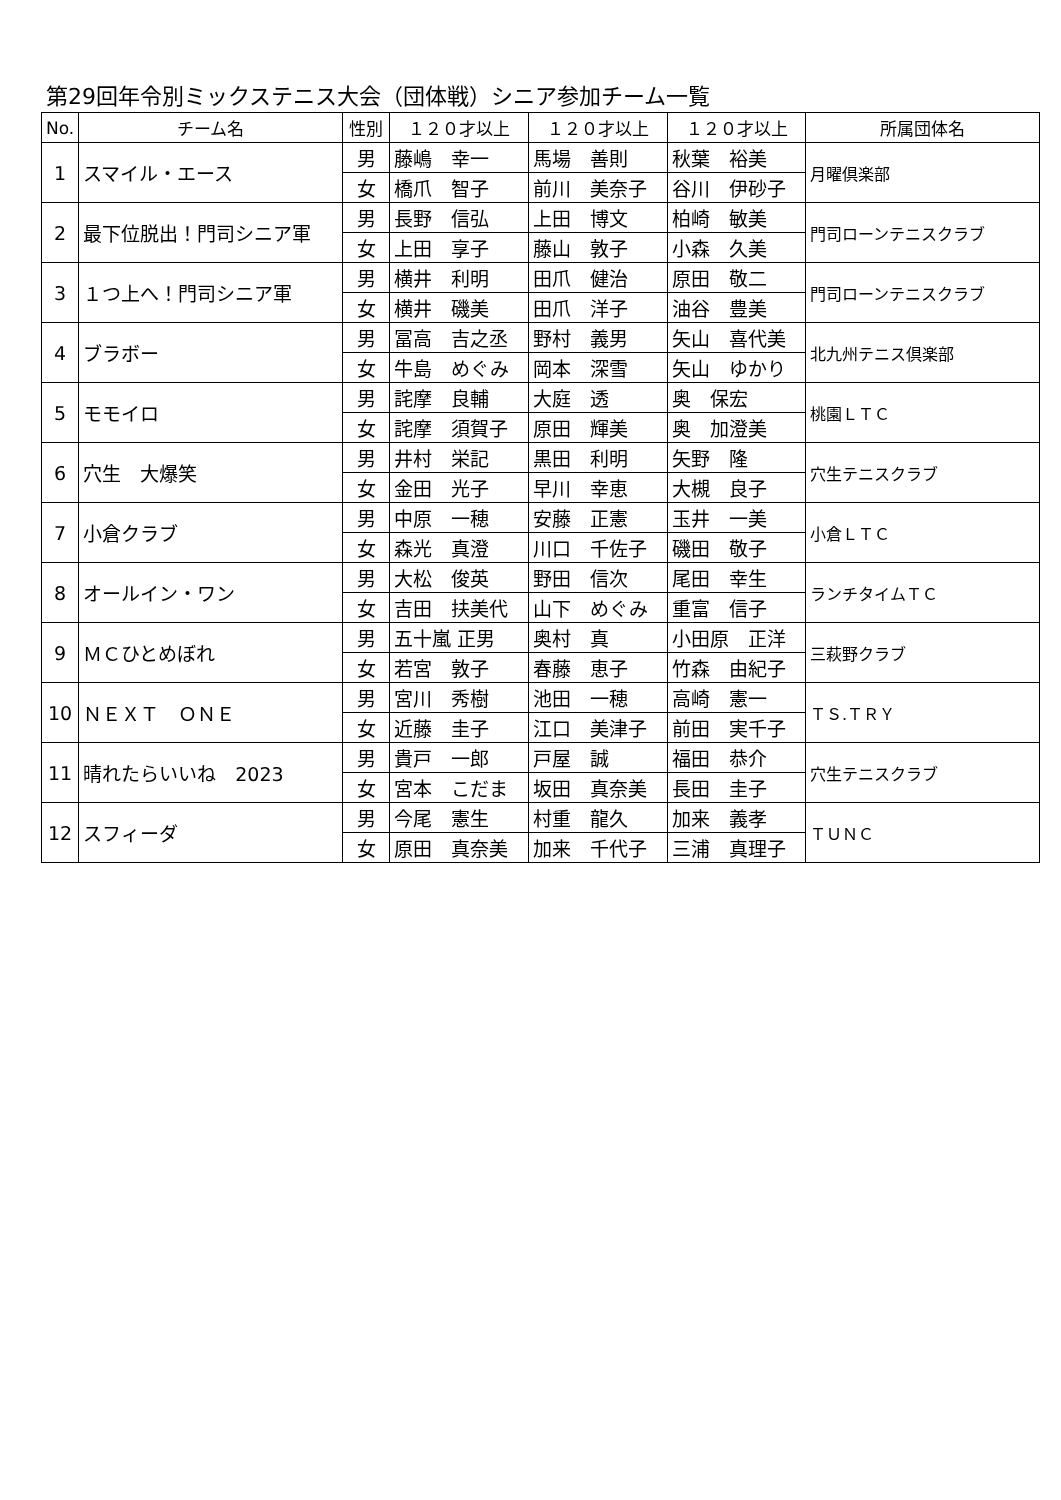第29回年令別ミックステニス大会（団体戦）シニア参加チーム一覧
| No. | チーム名 | 性別 | １２０才以上 | １２０才以上 | １２０才以上 | 所属団体名 |
| --- | --- | --- | --- | --- | --- | --- |
| 1 | スマイル・エース | 男 | 藤嶋 幸一 | 馬場 善則 | 秋葉 裕美 | 月曜倶楽部 |
| | | 女 | 橋爪 智子 | 前川 美奈子 | 谷川 伊砂子 | |
| 2 | 最下位脱出！門司シニア軍 | 男 | 長野 信弘 | 上田 博文 | 柏崎 敏美 | 門司ローンテニスクラブ |
| | | 女 | 上田 享子 | 藤山 敦子 | 小森 久美 | |
| 3 | １つ上へ！門司シニア軍 | 男 | 横井 利明 | 田爪 健治 | 原田 敬二 | 門司ローンテニスクラブ |
| | | 女 | 横井 磯美 | 田爪 洋子 | 油谷 豊美 | |
| 4 | ブラボー | 男 | 冨高 吉之丞 | 野村 義男 | 矢山 喜代美 | 北九州テニス倶楽部 |
| | | 女 | 牛島 めぐみ | 岡本 深雪 | 矢山 ゆかり | |
| 5 | モモイロ | 男 | 詫摩 良輔 | 大庭 透 | 奥 保宏 | 桃園ＬＴＣ |
| | | 女 | 詫摩 須賀子 | 原田 輝美 | 奥 加澄美 | |
| 6 | 穴生 大爆笑 | 男 | 井村 栄記 | 黒田 利明 | 矢野 隆 | 穴生テニスクラブ |
| | | 女 | 金田 光子 | 早川 幸恵 | 大槻 良子 | |
| 7 | 小倉クラブ | 男 | 中原 一穂 | 安藤 正憲 | 玉井 一美 | 小倉ＬＴＣ |
| | | 女 | 森光 真澄 | 川口 千佐子 | 磯田 敬子 | |
| 8 | オールイン・ワン | 男 | 大松 俊英 | 野田 信次 | 尾田 幸生 | ランチタイムＴＣ |
| | | 女 | 吉田 扶美代 | 山下 めぐみ | 重富 信子 | |
| 9 | ＭＣひとめぼれ | 男 | 五十嵐 正男 | 奥村 真 | 小田原 正洋 | 三萩野クラブ |
| | | 女 | 若宮 敦子 | 春藤 恵子 | 竹森 由紀子 | |
| 10 | ＮＥＸＴ ＯＮＥ | 男 | 宮川 秀樹 | 池田 一穂 | 高崎 憲一 | ＴＳ.ＴＲＹ |
| | | 女 | 近藤 圭子 | 江口 美津子 | 前田 実千子 | |
| 11 | 晴れたらいいね 2023 | 男 | 貴戸 一郎 | 戸屋 誠 | 福田 恭介 | 穴生テニスクラブ |
| | | 女 | 宮本 こだま | 坂田 真奈美 | 長田 圭子 | |
| 12 | スフィーダ | 男 | 今尾 憲生 | 村重 龍久 | 加来 義孝 | ＴＵＮＣ |
| | | 女 | 原田 真奈美 | 加来 千代子 | 三浦 真理子 | |